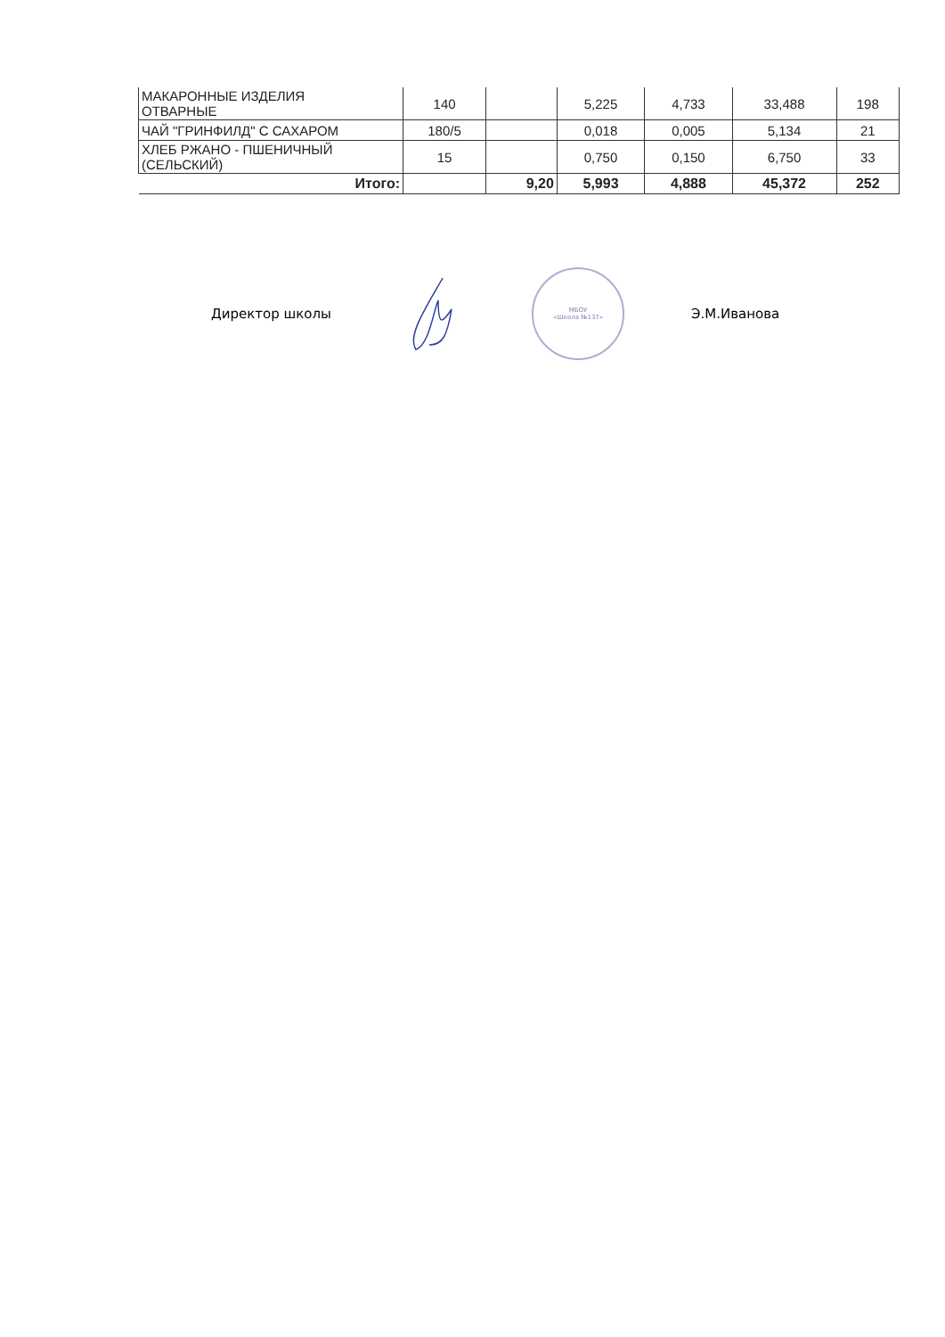| МАКАРОННЫЕ ИЗДЕЛИЯ ОТВАРНЫЕ | 140 | | 5,225 | 4,733 | 33,488 | 198 |
| ЧАЙ "ГРИНФИЛД" С САХАРОМ | 180/5 | | 0,018 | 0,005 | 5,134 | 21 |
| ХЛЕБ РЖАНО - ПШЕНИЧНЫЙ (СЕЛЬСКИЙ) | 15 | | 0,750 | 0,150 | 6,750 | 33 |
| Итого: | | 9,20 | 5,993 | 4,888 | 45,372 | 252 |
Директор школы
МБОУ
«Школа №137»
Э.М.Иванова